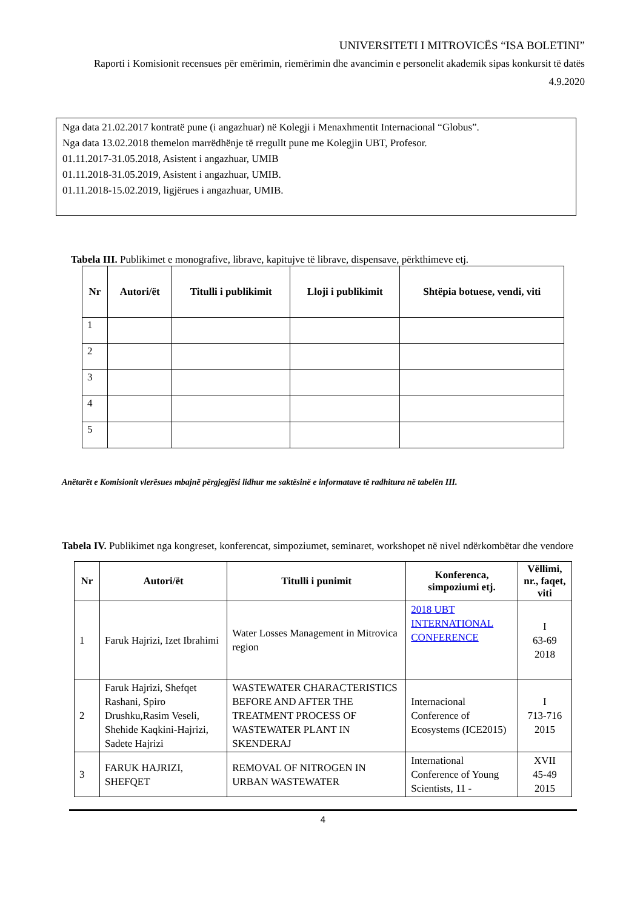UNIVERSITETI I MITROVICËS “ISA BOLETINI”
Raporti i Komisionit recensues për emërimin, riemërimin dhe avancimin e personelit akademik sipas konkursit të datës 4.9.2020
Nga data 21.02.2017 kontratë pune (i angazhuar) në Kolegji i Menaxhmentit Internacional “Globus”.
Nga data 13.02.2018 themelon marrëdhënje të rregullt pune me Kolegjin UBT, Profesor.
01.11.2017-31.05.2018, Asistent i angazhuar, UMIB
01.11.2018-31.05.2019, Asistent i angazhuar, UMIB.
01.11.2018-15.02.2019, ligjërues i angazhuar, UMIB.
Tabela III. Publikimet e monografive, librave, kapitujve të librave, dispensave, përkthimeve etj.
| Nr | Autori/ët | Titulli i publikimit | Lloji i publikimit | Shtëpia botuese, vendi, viti |
| --- | --- | --- | --- | --- |
| 1 | | | | |
| 2 | | | | |
| 3 | | | | |
| 4 | | | | |
| 5 | | | | |
Anëtarët e Komisionit vlerësues mbajnë përgjegjësi lidhur me saktësinë e informatave të radhitura në tabelën III.
Tabela IV. Publikimet nga kongreset, konferencat, simpoziumet, seminaret, workshopet në nivel ndërkombëtar dhe vendore
| Nr | Autori/ët | Titulli i punimit | Konferenca, simpoziumi etj. | Vëllimi, nr., faqet, viti |
| --- | --- | --- | --- | --- |
| 1 | Faruk Hajrizi, Izet Ibrahimi | Water Losses Management in Mitrovica region | 2018 UBT INTERNATIONAL CONFERENCE | I 63-69 2018 |
| 2 | Faruk Hajrizi, Shefqet Rashani, Spiro Drushku,Rasim Veseli, Shehide Kaqkini-Hajrizi, Sadete Hajrizi | WASTEWATER CHARACTERISTICS BEFORE AND AFTER THE TREATMENT PROCESS OF WASTEWATER PLANT IN SKENDERAJ | Internacional Conference of Ecosystems (ICE2015) | I 713-716 2015 |
| 3 | FARUK HAJRIZI, SHEFQET | REMOVAL OF NITROGEN IN URBAN WASTEWATER | International Conference of Young Scientists, 11 - | XVII 45-49 2015 |
4